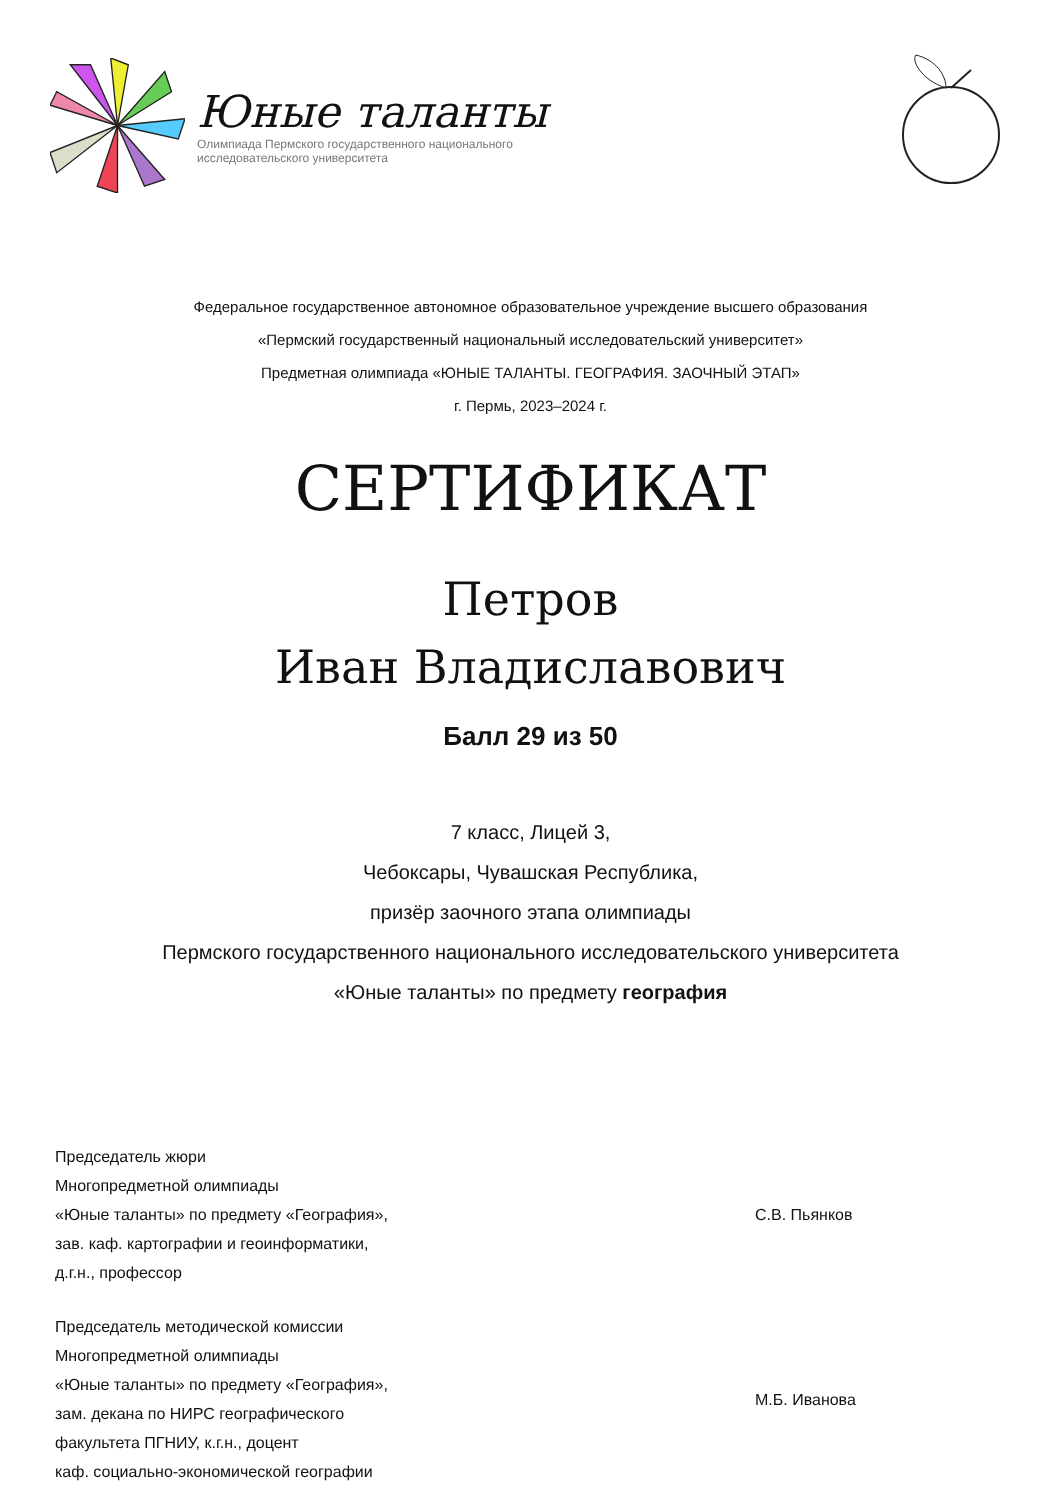Юные таланты
Олимпиада Пермского государственного национального
исследовательского университета
Федеральное государственное автономное образовательное учреждение высшего образования
«Пермский государственный национальный исследовательский университет»
Предметная олимпиада «ЮНЫЕ ТАЛАНТЫ. ГЕОГРАФИЯ. ЗАОЧНЫЙ ЭТАП»
г. Пермь, 2023–2024 г.
СЕРТИФИКАТ
Петров
Иван Владиславович
Балл 29 из 50
7 класс, Лицей 3,
Чебоксары, Чувашская Республика,
призёр заочного этапа олимпиады
Пермского государственного национального исследовательского университета
«Юные таланты» по предмету география
Председатель жюри
Многопредметной олимпиады
«Юные таланты» по предмету «География»,
зав. каф. картографии и геоинформатики,
д.г.н., профессор
С.В. Пьянков
Председатель методической комиссии
Многопредметной олимпиады
«Юные таланты» по предмету «География»,
зам. декана по НИРС географического
факультета ПГНИУ, к.г.н., доцент
каф. социально-экономической географии
М.Б. Иванова